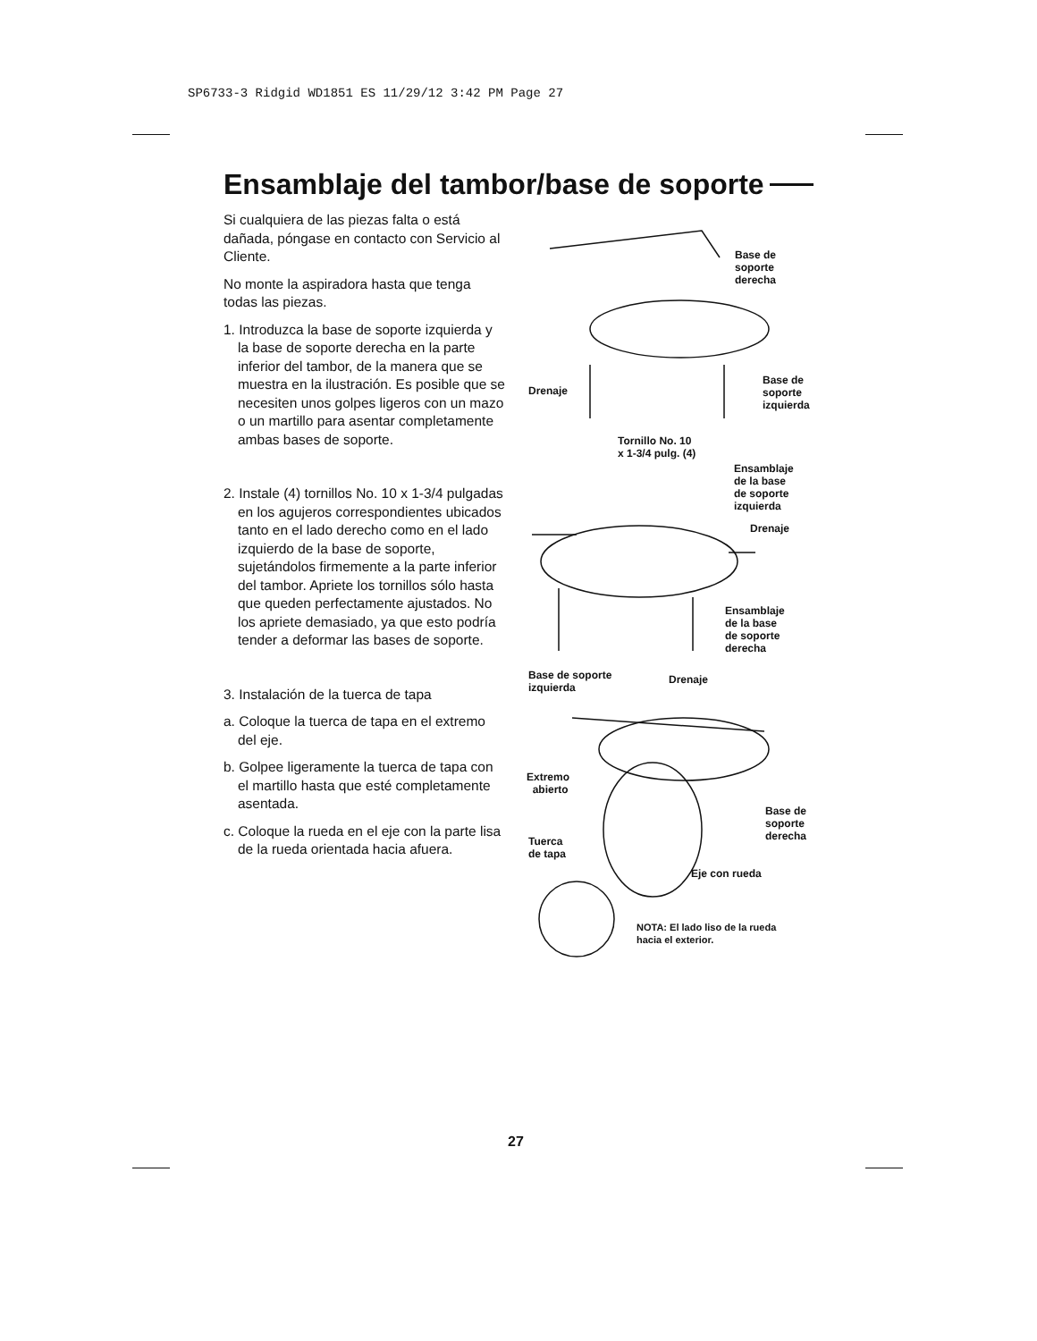SP6733-3 Ridgid WD1851 ES 11/29/12 3:42 PM Page 27
Ensamblaje del tambor/base de soporte
Si cualquiera de las piezas falta o está dañada, póngase en contacto con Servicio al Cliente.
No monte la aspiradora hasta que tenga todas las piezas.
1. Introduzca la base de soporte izquierda y la base de soporte derecha en la parte inferior del tambor, de la manera que se muestra en la ilustración. Es posible que se necesiten unos golpes ligeros con un mazo o un martillo para asentar completamente ambas bases de soporte.
2. Instale (4) tornillos No. 10 x 1-3/4 pulgadas en los agujeros correspondientes ubicados tanto en el lado derecho como en el lado izquierdo de la base de soporte, sujetándolos firmemente a la parte inferior del tambor. Apriete los tornillos sólo hasta que queden perfectamente ajustados. No los apriete demasiado, ya que esto podría tender a deformar las bases de soporte.
3. Instalación de la tuerca de tapa
a. Coloque la tuerca de tapa en el extremo del eje.
b. Golpee ligeramente la tuerca de tapa con el martillo hasta que esté completamente asentada.
c. Coloque la rueda en el eje con la parte lisa de la rueda orientada hacia afuera.
Base de
soporte
derecha
Drenaje
Base de
soporte
izquierda
Tornillo No. 10
x 1-3/4 pulg. (4)
Ensamblaje
de la base
de soporte
izquierda
Drenaje
Ensamblaje
de la base
de soporte
derecha
Base de soporte
izquierda
Drenaje
Extremo
abierto
Base de
soporte
derecha Tuerca
de tapa
Eje con rueda
NOTA: El lado liso de la rueda
hacia el exterior.
27